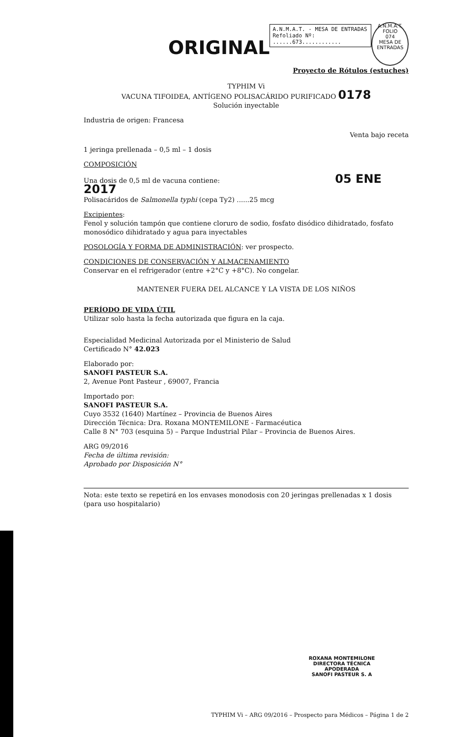ORIGINAL
A.N.M.A.T. - MESA DE ENTRADAS
Refoliado Nº: ......673............
A.N.M.A.T.
FOLIO
074
MESA DE ENTRADAS
Proyecto de Rótulos (estuches)
TYPHIM Vi
VACUNA TIFOIDEA, ANTÍGENO POLISACÁRIDO PURIFICADO 0178
Solución inyectable
Industria de origen: Francesa
Venta bajo receta
1 jeringa prellenada – 0,5 ml – 1 dosis
COMPOSICIÓN
Una dosis de 0,5 ml de vacuna contiene: 05 ENE 2017
Polisacáridos de Salmonella typhi (cepa Ty2) ......25 mcg
Excipientes:
Fenol y solución tampón que contiene cloruro de sodio, fosfato disódico dihidratado, fosfato monosódico dihidratado y agua para inyectables
POSOLOGÍA Y FORMA DE ADMINISTRACIÓN: ver prospecto.
CONDICIONES DE CONSERVACIÓN Y ALMACENAMIENTO
Conservar en el refrigerador (entre +2°C y +8°C). No congelar.
MANTENER FUERA DEL ALCANCE Y LA VISTA DE LOS NIÑOS
PERÍODO DE VIDA ÚTIL
Utilizar solo hasta la fecha autorizada que figura en la caja.
Especialidad Medicinal Autorizada por el Ministerio de Salud
Certificado N° 42.023
Elaborado por:
SANOFI PASTEUR S.A.
2, Avenue Pont Pasteur , 69007, Francia
Importado por:
SANOFI PASTEUR S.A.
Cuyo 3532 (1640) Martínez – Provincia de Buenos Aires
Dirección Técnica: Dra. Roxana MONTEMILONE - Farmacéutica
Calle 8 N° 703 (esquina 5) – Parque Industrial Pilar – Provincia de Buenos Aires.
ARG 09/2016
Fecha de última revisión:
Aprobado por Disposición N°
Nota: este texto se repetirá en los envases monodosis con 20 jeringas prellenadas x 1 dosis (para uso hospitalario)
ROXANA MONTEMILONE
DIRECTORA TÉCNICA
APODERADA
SANOFI PASTEUR S. A
TYPHIM Vi – ARG 09/2016 – Prospecto para Médicos – Página 1 de 2